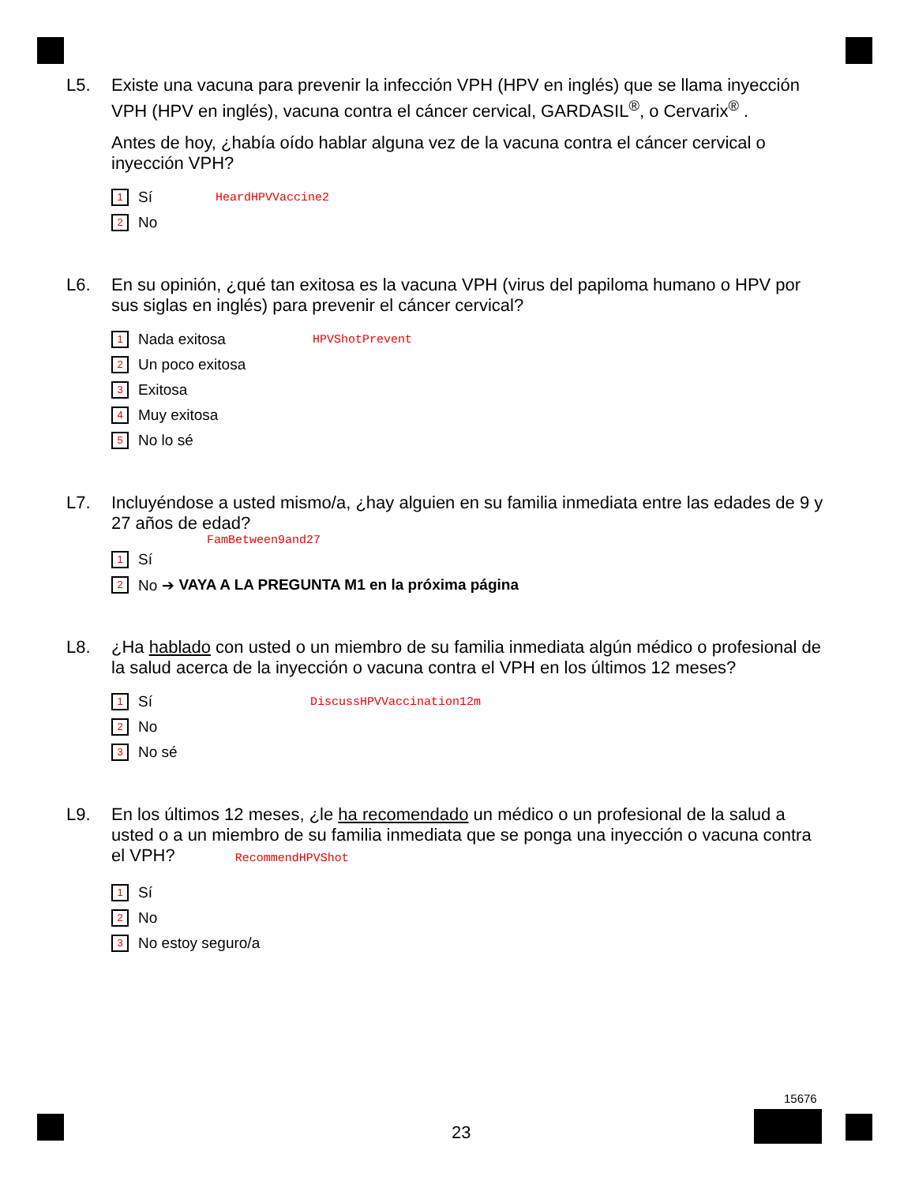L5. Existe una vacuna para prevenir la infección VPH (HPV en inglés) que se llama inyección VPH (HPV en inglés), vacuna contra el cáncer cervical, GARDASIL<sup>®</sup>, o Cervarix<sup>®</sup> .
Antes de hoy, ¿había oído hablar alguna vez de la vacuna contra el cáncer cervical o inyección VPH?
1 Sí HeardHPVVaccine2
2 No
L6. En su opinión, ¿qué tan exitosa es la vacuna VPH (virus del papiloma humano o HPV por sus siglas en inglés) para prevenir el cáncer cervical?
1 Nada exitosa HPVShotPrevent
2 Un poco exitosa
3 Exitosa
4 Muy exitosa
5 No lo sé
L7. Incluyéndose a usted mismo/a, ¿hay alguien en su familia inmediata entre las edades de 9 y 27 años de edad?
FamBetween9and27
1 Sí
2 No ➔ VAYA A LA PREGUNTA M1 en la próxima página
L8. ¿Ha hablado con usted o un miembro de su familia inmediata algún médico o profesional de la salud acerca de la inyección o vacuna contra el VPH en los últimos 12 meses?
1 Sí DiscussHPVVaccination12m
2 No
3 No sé
L9. En los últimos 12 meses, ¿le ha recomendado un médico o un profesional de la salud a usted o a un miembro de su familia inmediata que se ponga una inyección o vacuna contra el VPH? RecommendHPVShot
1 Sí
2 No
3 No estoy seguro/a
23
15676